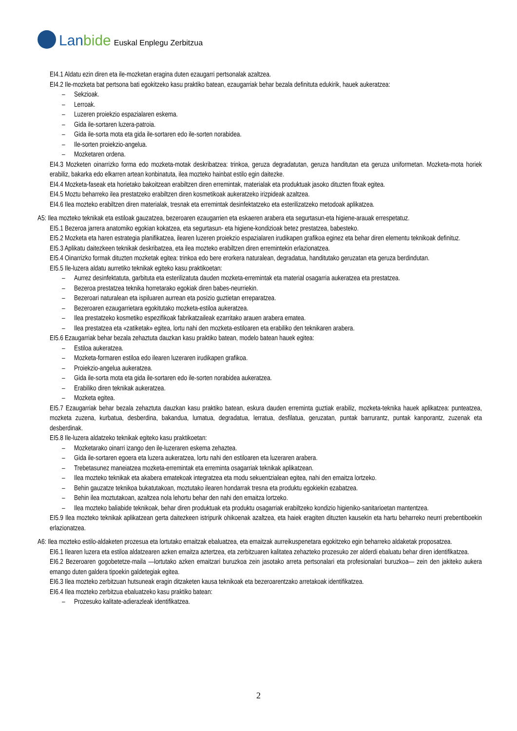Lanbide Euskal Enplegu Zerbitzua
EI4.1 Aldatu ezin diren eta ile-mozketan eragina duten ezaugarri pertsonalak azaltzea.
EI4.2 Ile-mozketa bat pertsona bati egokitzeko kasu praktiko batean, ezaugarriak behar bezala definituta edukirik, hauek aukeratzea:
– Sekzioak.
– Lerroak.
– Luzeren proiekzio espazialaren eskema.
– Gida ile-sortaren luzera-patroia.
– Gida ile-sorta mota eta gida ile-sortaren edo ile-sorten norabidea.
– Ile-sorten proiekzio-angelua.
– Mozketaren ordena.
EI4.3 Mozketen oinarrizko forma edo mozketa-motak deskribatzea: trinkoa, geruza degradatutan, geruza handitutan eta geruza uniformetan. Mozketa-mota horiek erabiliz, bakarka edo elkarren artean konbinatuta, ilea mozteko hainbat estilo egin daitezke.
EI4.4 Mozketa-faseak eta horietako bakoitzean erabiltzen diren erremintak, materialak eta produktuak jasoko dituzten fitxak egitea.
EI4.5 Moztu beharreko ilea prestatzeko erabiltzen diren kosmetikoak aukeratzeko irizpideak azaltzea.
EI4.6 Ilea mozteko erabiltzen diren materialak, tresnak eta erremintak desinfektatzeko eta esterilizatzeko metodoak aplikatzea.
A5: Ilea mozteko teknikak eta estiloak gauzatzea, bezeroaren ezaugarrien eta eskaeren arabera eta segurtasun-eta higiene-arauak errespetatuz.
EI5.1 Bezeroa jarrera anatomiko egokian kokatzea, eta segurtasun- eta higiene-kondizioak betez prestatzea, babesteko.
EI5.2 Mozketa eta haren estrategia planifikatzea, ilearen luzeren proiekzio espazialaren irudikapen grafikoa eginez eta behar diren elementu teknikoak definituz.
EI5.3 Aplikatu daitezkeen teknikak deskribatzea, eta ilea mozteko erabiltzen diren erremintekin erlazionatzea.
EI5.4 Oinarrizko formak dituzten mozketak egitea: trinkoa edo bere erorkera naturalean, degradatua, handitutako geruzatan eta geruza berdindutan.
EI5.5 Ile-luzera aldatu aurretiko teknikak egiteko kasu praktikoetan:
– Aurrez desinfektatuta, garbituta eta esterilizatuta dauden mozketa-erremintak eta material osagarria aukeratzea eta prestatzea.
– Bezeroa prestatzea teknika horretarako egokiak diren babes-neurriekin.
– Bezeroari naturalean eta ispiluaren aurrean eta posizio guztietan erreparatzea.
– Bezeroaren ezaugarrietara egokitutako mozketa-estiloa aukeratzea.
– Ilea prestatzeko kosmetiko espezifikoak fabrikatzaileak ezarritako arauen arabera ematea.
– Ilea prestatzea eta «zatiketak» egitea, lortu nahi den mozketa-estiloaren eta erabiliko den teknikaren arabera.
EI5.6 Ezaugarriak behar bezala zehaztuta dauzkan kasu praktiko batean, modelo batean hauek egitea:
– Estiloa aukeratzea.
– Mozketa-formaren estiloa edo ilearen luzeraren irudikapen grafikoa.
– Proiekzio-angelua aukeratzea.
– Gida ile-sorta mota eta gida ile-sortaren edo ile-sorten norabidea aukeratzea.
– Erabiliko diren teknikak aukeratzea.
– Mozketa egitea.
EI5.7 Ezaugarriak behar bezala zehaztuta dauzkan kasu praktiko batean, eskura dauden erreminta guztiak erabiliz, mozketa-teknika hauek aplikatzea: punteatzea, mozketa zuzena, kurbatua, desberdina, bakandua, lumatua, degradatua, lerratua, desfilatua, geruzatan, puntak barrurantz, puntak kanporantz, zuzenak eta desberdinak.
EI5.8 Ile-luzera aldatzeko teknikak egiteko kasu praktikoetan:
– Mozketarako oinarri izango den ile-luzeraren eskema zehaztea.
– Gida ile-sortaren egoera eta luzera aukeratzea, lortu nahi den estiloaren eta luzeraren arabera.
– Trebetasunez maneiatzea mozketa-erremintak eta erreminta osagarriak teknikak aplikatzean.
– Ilea mozteko teknikak eta akabera ematekoak integratzea eta modu sekuentzialean egitea, nahi den emaitza lortzeko.
– Behin gauzatze teknikoa bukatutakoan, moztutako ilearen hondarrak tresna eta produktu egokiekin ezabatzea.
– Behin ilea moztutakoan, azaltzea nola lehortu behar den nahi den emaitza lortzeko.
– Ilea mozteko baliabide teknikoak, behar diren produktuak eta produktu osagarriak erabiltzeko kondizio higieniko-sanitarioetan mantentzea.
EI5.9 Ilea mozteko teknikak aplikatzean gerta daitezkeen istripurik ohikoenak azaltzea, eta haiek eragiten dituzten kausekin eta hartu beharreko neurri prebentiboekin erlazionatzea.
A6: Ilea mozteko estilo-aldaketen prozesua eta lortutako emaitzak ebaluatzea, eta emaitzak aurreikuspenetara egokitzeko egin beharreko aldaketak proposatzea.
EI6.1 Ilearen luzera eta estiloa aldatzearen azken emaitza aztertzea, eta zerbitzuaren kalitatea zehazteko prozesuko zer alderdi ebaluatu behar diren identifikatzea.
EI6.2 Bezeroaren gogobetetze-maila —lortutako azken emaitzari buruzkoa zein jasotako arreta pertsonalari eta profesionalari buruzkoa— zein den jakiteko aukera emango duten galdera tipoekin galdetegiak egitea.
EI6.3 Ilea mozteko zerbitzuan hutsuneak eragin ditzaketen kausa teknikoak eta bezeroarentzako arretakoak identifikatzea.
EI6.4 Ilea mozteko zerbitzua ebaluatzeko kasu praktiko batean:
– Prozesuko kalitate-adierazleak identifikatzea.
2